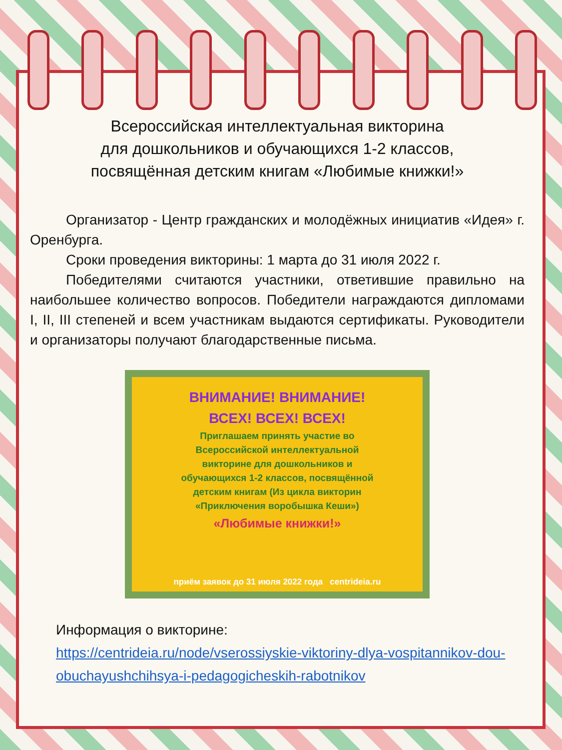Всероссийская интеллектуальная викторина
для дошкольников и обучающихся 1-2 классов,
посвящённая детским книгам «Любимые книжки!»
Организатор - Центр гражданских и молодёжных инициатив «Идея» г. Оренбурга.
Сроки проведения викторины: 1 марта до 31 июля 2022 г.
Победителями считаются участники, ответившие правильно на наибольшее количество вопросов. Победители награждаются дипломами I, II, III степеней и всем участникам выдаются сертификаты. Руководители и организаторы получают благодарственные письма.
ВНИМАНИЕ! ВНИМАНИЕ!
ВСЕХ! ВСЕХ! ВСЕХ!
Приглашаем принять участие во
Всероссийской интеллектуальной
викторине для дошкольников и
обучающихся 1-2 классов, посвящённой
детским книгам (Из цикла викторин
«Приключения воробышка Кеши»)
«Любимые книжки!»
приём заявок до 31 июля 2022 года centrideia.ru
Информация о викторине:
https://centrideia.ru/node/vserossiyskie-viktoriny-dlya-vospitannikov-dou-obuchayushchihsya-i-pedagogicheskih-rabotnikov